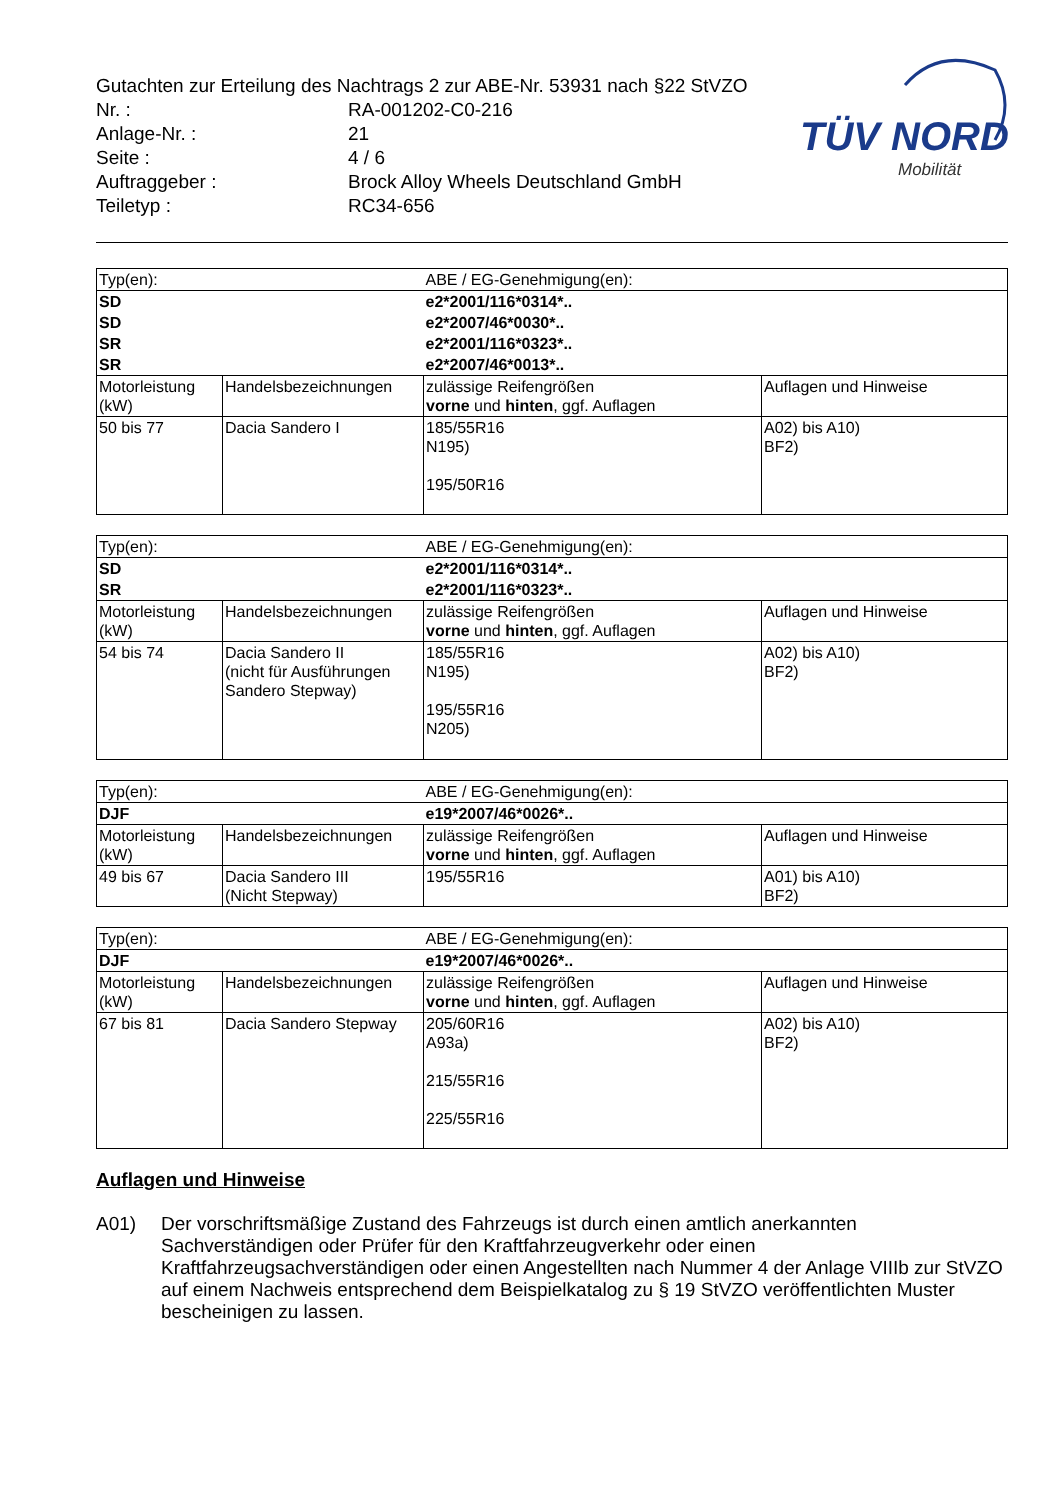| Gutachten zur Erteilung des Nachtrags 2 zur ABE-Nr. 53931 nach §22 StVZO | |
| Nr. : | RA-001202-C0-216 |
| Anlage-Nr. : | 21 |
| Seite : | 4 / 6 |
| Auftraggeber : | Brock Alloy Wheels Deutschland GmbH |
| Teiletyp : | RC34-656 |
TÜV NORD
Mobilität
| Typ(en): | | ABE / EG-Genehmigung(en): | |
| SD | | e2*2001/116*0314*.. | |
| SD | | e2*2007/46*0030*.. | |
| SR | | e2*2001/116*0323*.. | |
| SR | | e2*2007/46*0013*.. | |
| Motorleistung (kW) | Handelsbezeichnungen | zulässige Reifengrößen vorne und hinten , ggf. Auflagen | Auflagen und Hinweise |
| 50 bis 77 | Dacia Sandero I | 185/55R16 N195) 195/50R16 | A02) bis A10) BF2) |
| Typ(en): | | ABE / EG-Genehmigung(en): | |
| SD | | e2*2001/116*0314*.. | |
| SR | | e2*2001/116*0323*.. | |
| Motorleistung (kW) | Handelsbezeichnungen | zulässige Reifengrößen vorne und hinten , ggf. Auflagen | Auflagen und Hinweise |
| 54 bis 74 | Dacia Sandero II (nicht für Ausführungen Sandero Stepway) | 185/55R16 N195) 195/55R16 N205) | A02) bis A10) BF2) |
| Typ(en): | | ABE / EG-Genehmigung(en): | |
| DJF | | e19*2007/46*0026*.. | |
| Motorleistung (kW) | Handelsbezeichnungen | zulässige Reifengrößen vorne und hinten , ggf. Auflagen | Auflagen und Hinweise |
| 49 bis 67 | Dacia Sandero III (Nicht Stepway) | 195/55R16 | A01) bis A10) BF2) |
| Typ(en): | | ABE / EG-Genehmigung(en): | |
| DJF | | e19*2007/46*0026*.. | |
| Motorleistung (kW) | Handelsbezeichnungen | zulässige Reifengrößen vorne und hinten , ggf. Auflagen | Auflagen und Hinweise |
| 67 bis 81 | Dacia Sandero Stepway | 205/60R16 A93a) 215/55R16 225/55R16 | A02) bis A10) BF2) |
Auflagen und Hinweise
A01) Der vorschriftsmäßige Zustand des Fahrzeugs ist durch einen amtlich anerkannten Sachverständigen oder Prüfer für den Kraftfahrzeugverkehr oder einen Kraftfahrzeugsachverständigen oder einen Angestellten nach Nummer 4 der Anlage VIIIb zur StVZO auf einem Nachweis entsprechend dem Beispielkatalog zu § 19 StVZO veröffentlichten Muster bescheinigen zu lassen.